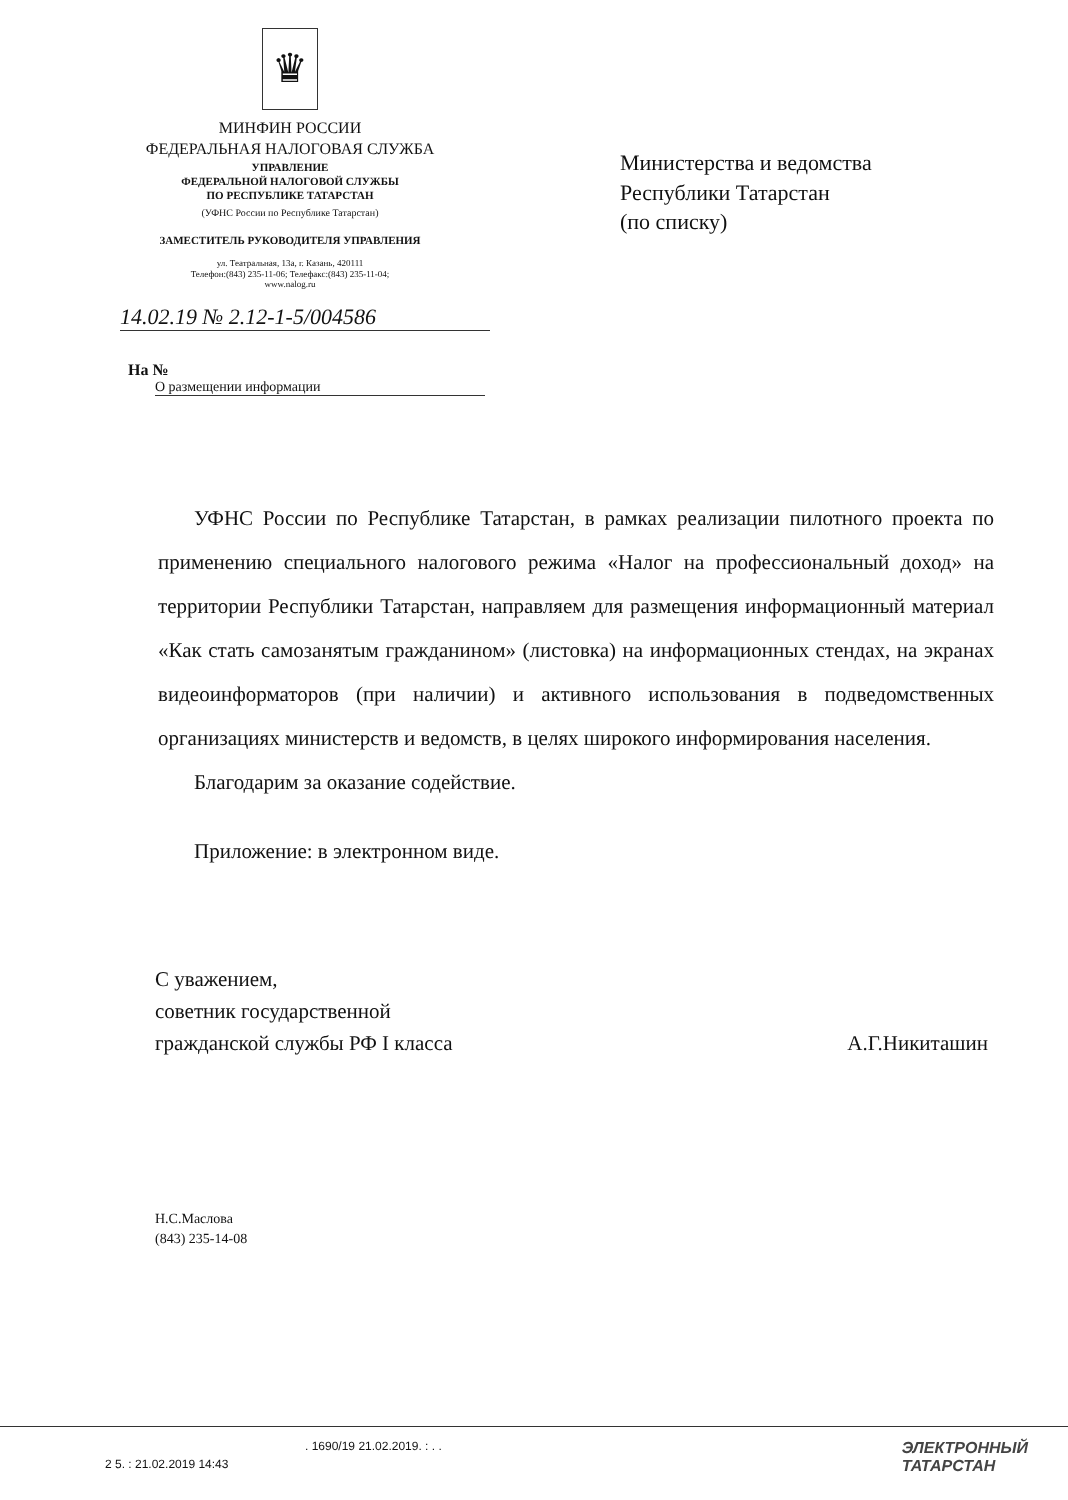♛
МИНФИН РОССИИ
ФЕДЕРАЛЬНАЯ НАЛОГОВАЯ СЛУЖБА
УПРАВЛЕНИЕ
ФЕДЕРАЛЬНОЙ НАЛОГОВОЙ СЛУЖБЫ
ПО РЕСПУБЛИКЕ ТАТАРСТАН
(УФНС России по Республике Татарстан)
ЗАМЕСТИТЕЛЬ РУКОВОДИТЕЛЯ УПРАВЛЕНИЯ
ул. Театральная, 13а, г. Казань, 420111
Телефон:(843) 235-11-06; Телефакс:(843) 235-11-04;
www.nalog.ru
Министерства и ведомства
Республики Татарстан
(по списку)
14.02.19 № 2.12-1-5/004586
На №
О размещении информации
УФНС России по Республике Татарстан, в рамках реализации пилотного проекта по применению специального налогового режима «Налог на профессиональный доход» на территории Республики Татарстан, направляем для размещения информационный материал «Как стать самозанятым гражданином» (листовка) на информационных стендах, на экранах видеоинформаторов (при наличии) и активного использования в подведомственных организациях министерств и ведомств, в целях широкого информирования населения.
Благодарим за оказание содействие.
Приложение: в электронном виде.
С уважением,
советник государственной
гражданской службы РФ I класса
А.Г.Никиташин
Н.С.Маслова
(843) 235-14-08
. 1690/19 21.02.2019. : . .
2 5. : 21.02.2019 14:43
ЭЛЕКТРОННЫЙ
ТАТАРСТАН